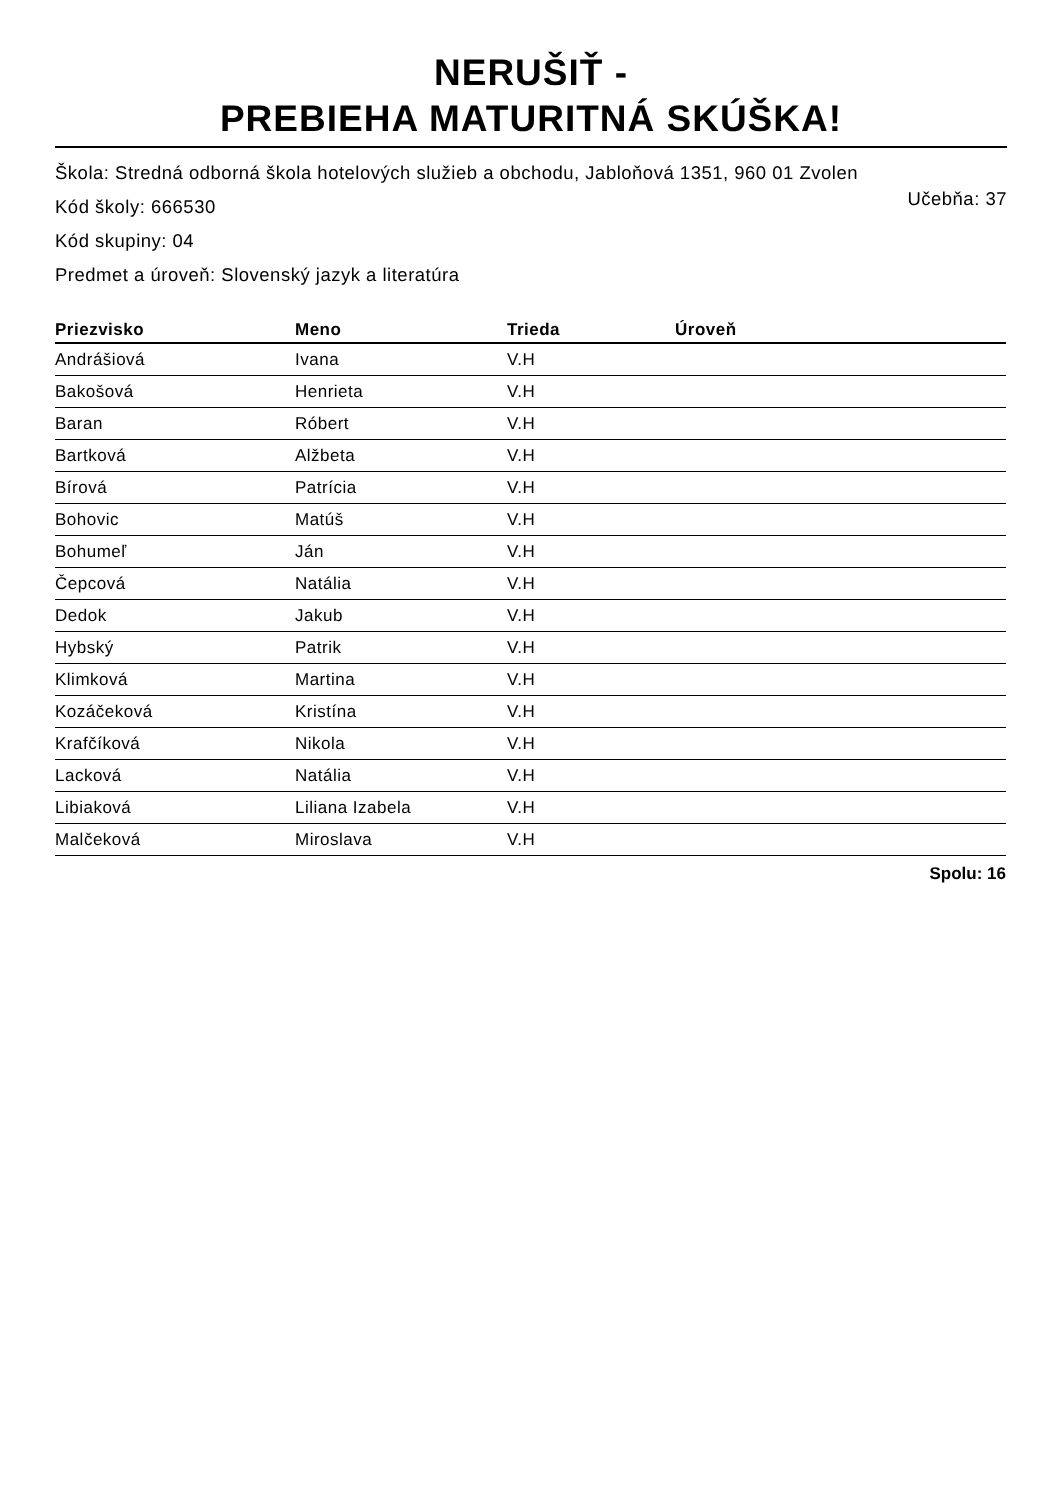NERUŠIŤ -
PREBIEHA MATURITNÁ SKÚŠKA!
Škola: Stredná odborná škola hotelových služieb a obchodu, Jabloňová 1351, 960 01 Zvolen
Učebňa: 37 Kód školy: 666530
Kód skupiny: 04
Predmet a úroveň: Slovenský jazyk a literatúra
| Priezvisko | Meno | Trieda | Úroveň |
| --- | --- | --- | --- |
| Andrášiová | Ivana | V.H | |
| Bakošová | Henrieta | V.H | |
| Baran | Róbert | V.H | |
| Bartková | Alžbeta | V.H | |
| Bírová | Patrícia | V.H | |
| Bohovic | Matúš | V.H | |
| Bohumeľ | Ján | V.H | |
| Čepcová | Natália | V.H | |
| Dedok | Jakub | V.H | |
| Hybský | Patrik | V.H | |
| Klimková | Martina | V.H | |
| Kozáčeková | Kristína | V.H | |
| Krafčíková | Nikola | V.H | |
| Lacková | Natália | V.H | |
| Libiaková | Liliana Izabela | V.H | |
| Malčeková | Miroslava | V.H | |
Spolu: 16